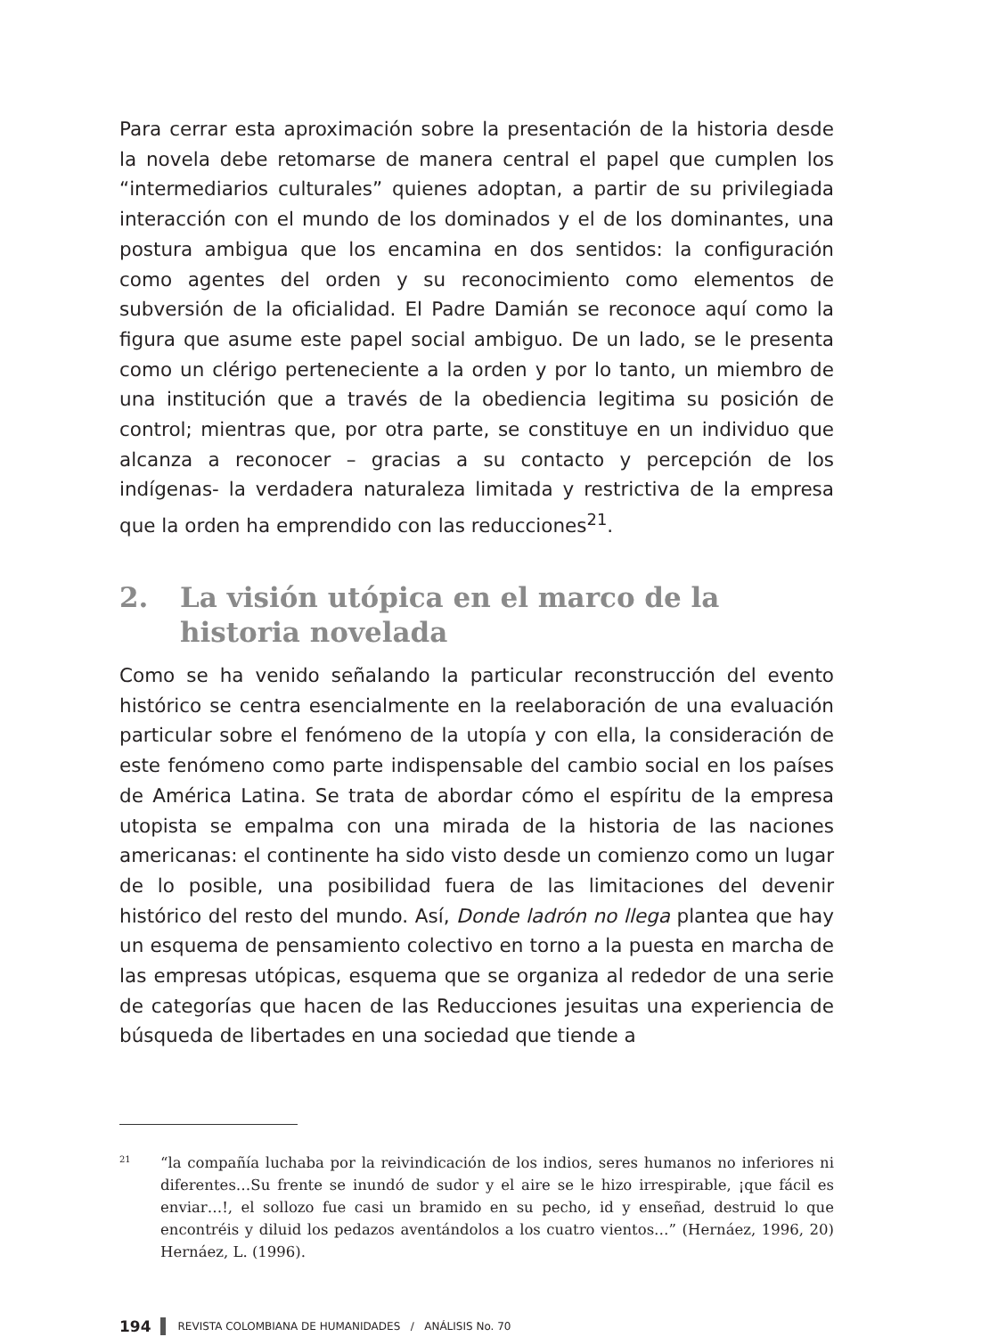Para cerrar esta aproximación sobre la presentación de la historia desde la novela debe retomarse de manera central el papel que cumplen los “intermediarios culturales” quienes adoptan, a partir de su privilegiada interacción con el mundo de los dominados y el de los dominantes, una postura ambigua que los encamina en dos sentidos: la configuración como agentes del orden y su reconocimiento como elementos de subversión de la oficialidad. El Padre Damián se reconoce aquí como la figura que asume este papel social ambiguo. De un lado, se le presenta como un clérigo perteneciente a la orden y por lo tanto, un miembro de una institución que a través de la obediencia legitima su posición de control; mientras que, por otra parte, se constituye en un individuo que alcanza a reconocer – gracias a su contacto y percepción de los indígenas- la verdadera naturaleza limitada y restrictiva de la empresa que la orden ha emprendido con las reducciones<sup>21</sup>.
2. La visión utópica en el marco de la historia novelada
Como se ha venido señalando la particular reconstrucción del evento histórico se centra esencialmente en la reelaboración de una evaluación particular sobre el fenómeno de la utopía y con ella, la consideración de este fenómeno como parte indispensable del cambio social en los países de América Latina. Se trata de abordar cómo el espíritu de la empresa utopista se empalma con una mirada de la historia de las naciones americanas: el continente ha sido visto desde un comienzo como un lugar de lo posible, una posibilidad fuera de las limitaciones del devenir histórico del resto del mundo. Así, Donde ladrón no llega plantea que hay un esquema de pensamiento colectivo en torno a la puesta en marcha de las empresas utópicas, esquema que se organiza al rededor de una serie de categorías que hacen de las Reducciones jesuitas una experiencia de búsqueda de libertades en una sociedad que tiende a
21 “la compañía luchaba por la reivindicación de los indios, seres humanos no inferiores ni diferentes…Su frente se inundó de sudor y el aire se le hizo irrespirable, ¡que fácil es enviar…!, el sollozo fue casi un bramido en su pecho, id y enseñad, destruid lo que encontréis y diluid los pedazos aventándolos a los cuatro vientos…” (Hernáez, 1996, 20) Hernáez, L. (1996).
194 REVISTA COLOMBIANA DE HUMANIDADES / ANÁLISIS No. 70